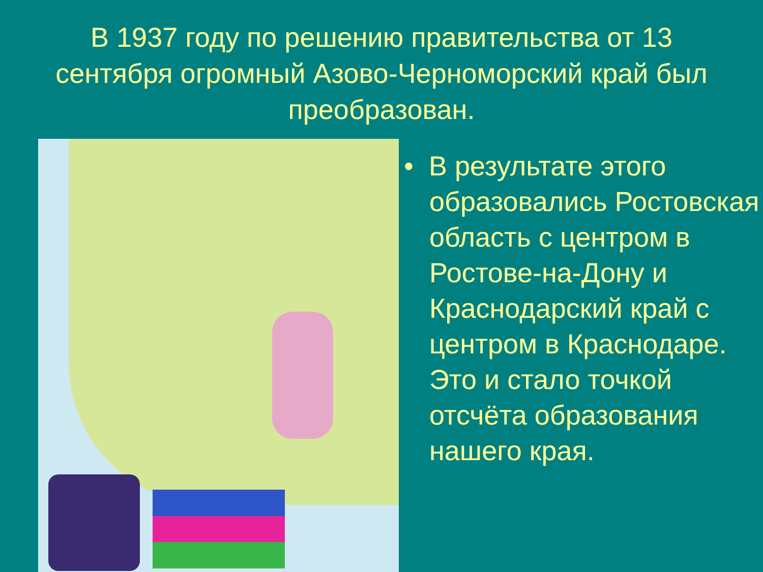В 1937 году по решению правительства от 13 сентября огромный Азово-Черноморский край был преобразован.
• В результате этого образовались Ростовская область с центром в Ростове-на-Дону и Краснодарский край с центром в Краснодаре. Это и стало точкой отсчёта образования нашего края.